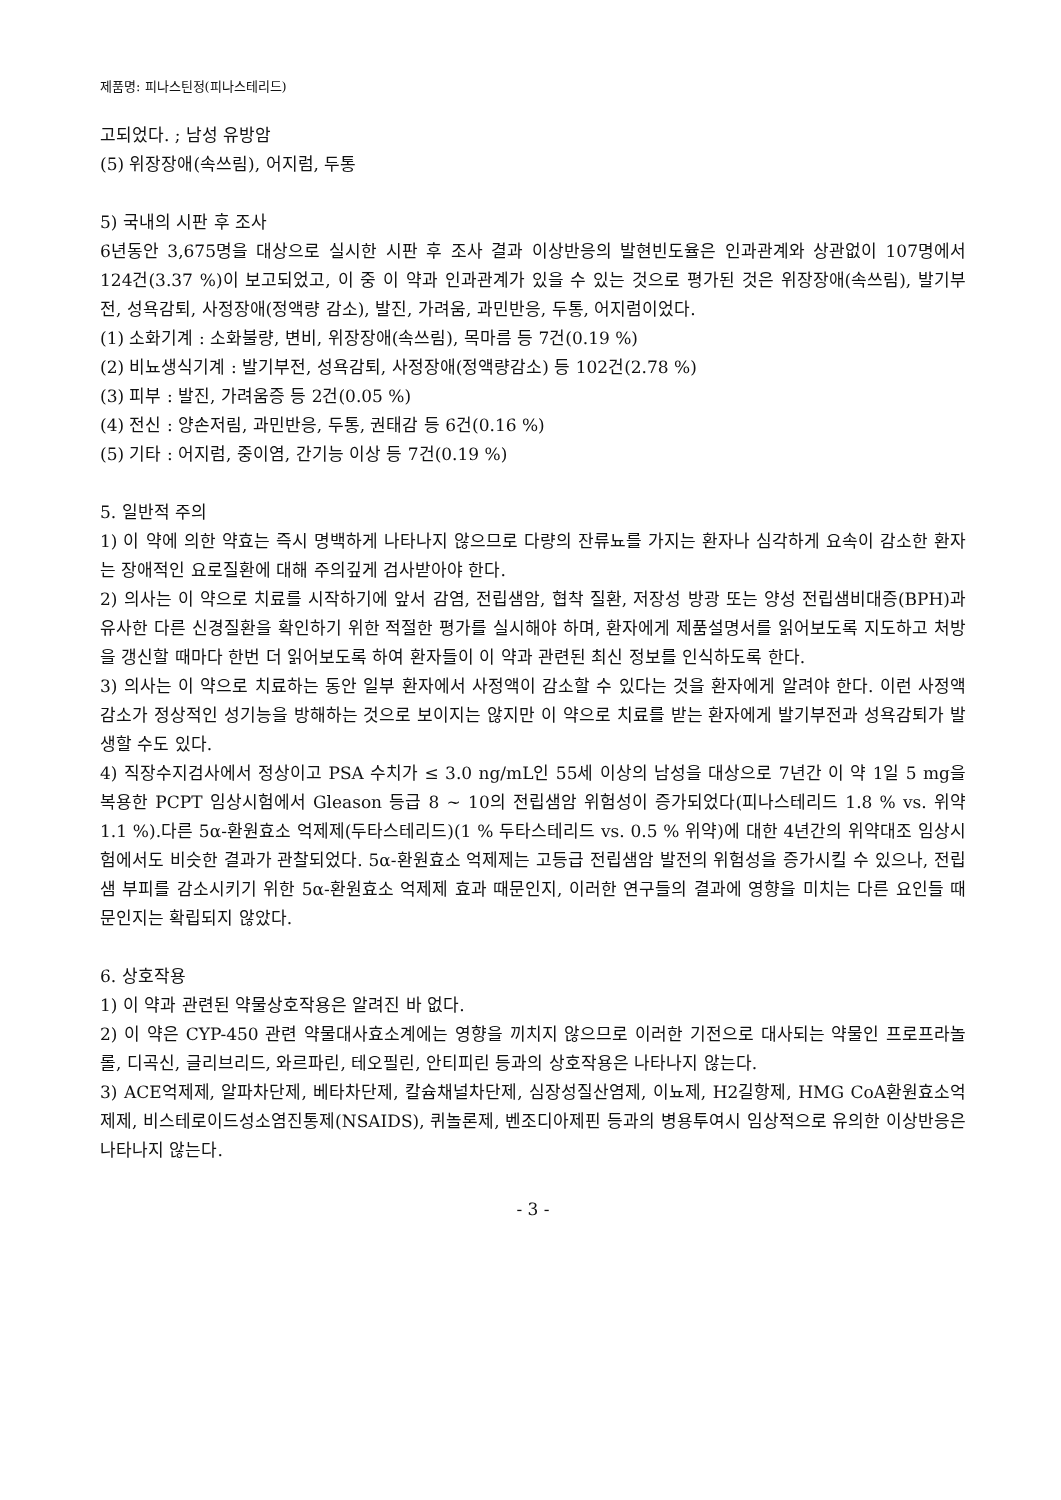제품명: 피나스틴정(피나스테리드)
고되었다. ; 남성 유방암
(5) 위장장애(속쓰림), 어지럼, 두통
5) 국내의 시판 후 조사
6년동안 3,675명을 대상으로 실시한 시판 후 조사 결과 이상반응의 발현빈도율은 인과관계와 상관없이 107명에서 124건(3.37 %)이 보고되었고, 이 중 이 약과 인과관계가 있을 수 있는 것으로 평가된 것은 위장장애(속쓰림), 발기부전, 성욕감퇴, 사정장애(정액량 감소), 발진, 가려움, 과민반응, 두통, 어지럼이었다.
(1) 소화기계 : 소화불량, 변비, 위장장애(속쓰림), 목마름 등 7건(0.19 %)
(2) 비뇨생식기계 : 발기부전, 성욕감퇴, 사정장애(정액량감소) 등 102건(2.78 %)
(3) 피부 : 발진, 가려움증 등 2건(0.05 %)
(4) 전신 : 양손저림, 과민반응, 두통, 권태감 등 6건(0.16 %)
(5) 기타 : 어지럼, 중이염, 간기능 이상 등 7건(0.19 %)
5. 일반적 주의
1) 이 약에 의한 약효는 즉시 명백하게 나타나지 않으므로 다량의 잔류뇨를 가지는 환자나 심각하게 요속이 감소한 환자는 장애적인 요로질환에 대해 주의깊게 검사받아야 한다.
2) 의사는 이 약으로 치료를 시작하기에 앞서 감염, 전립샘암, 협착 질환, 저장성 방광 또는 양성 전립샘비대증(BPH)과 유사한 다른 신경질환을 확인하기 위한 적절한 평가를 실시해야 하며, 환자에게 제품설명서를 읽어보도록 지도하고 처방을 갱신할 때마다 한번 더 읽어보도록 하여 환자들이 이 약과 관련된 최신 정보를 인식하도록 한다.
3) 의사는 이 약으로 치료하는 동안 일부 환자에서 사정액이 감소할 수 있다는 것을 환자에게 알려야 한다. 이런 사정액 감소가 정상적인 성기능을 방해하는 것으로 보이지는 않지만 이 약으로 치료를 받는 환자에게 발기부전과 성욕감퇴가 발생할 수도 있다.
4) 직장수지검사에서 정상이고 PSA 수치가 ≤ 3.0 ng/mL인 55세 이상의 남성을 대상으로 7년간 이 약 1일 5 mg을 복용한 PCPT 임상시험에서 Gleason 등급 8 ~ 10의 전립샘암 위험성이 증가되었다(피나스테리드 1.8 % vs. 위약 1.1 %).다른 5α-환원효소 억제제(두타스테리드)(1 % 두타스테리드 vs. 0.5 % 위약)에 대한 4년간의 위약대조 임상시험에서도 비슷한 결과가 관찰되었다. 5α-환원효소 억제제는 고등급 전립샘암 발전의 위험성을 증가시킬 수 있으나, 전립샘 부피를 감소시키기 위한 5α-환원효소 억제제 효과 때문인지, 이러한 연구들의 결과에 영향을 미치는 다른 요인들 때문인지는 확립되지 않았다.
6. 상호작용
1) 이 약과 관련된 약물상호작용은 알려진 바 없다.
2) 이 약은 CYP-450 관련 약물대사효소계에는 영향을 끼치지 않으므로 이러한 기전으로 대사되는 약물인 프로프라놀롤, 디곡신, 글리브리드, 와르파린, 테오필린, 안티피린 등과의 상호작용은 나타나지 않는다.
3) ACE억제제, 알파차단제, 베타차단제, 칼슘채널차단제, 심장성질산염제, 이뇨제, H2길항제, HMG CoA환원효소억제제, 비스테로이드성소염진통제(NSAIDS), 퀴놀론제, 벤조디아제핀 등과의 병용투여시 임상적으로 유의한 이상반응은 나타나지 않는다.
- 3 -